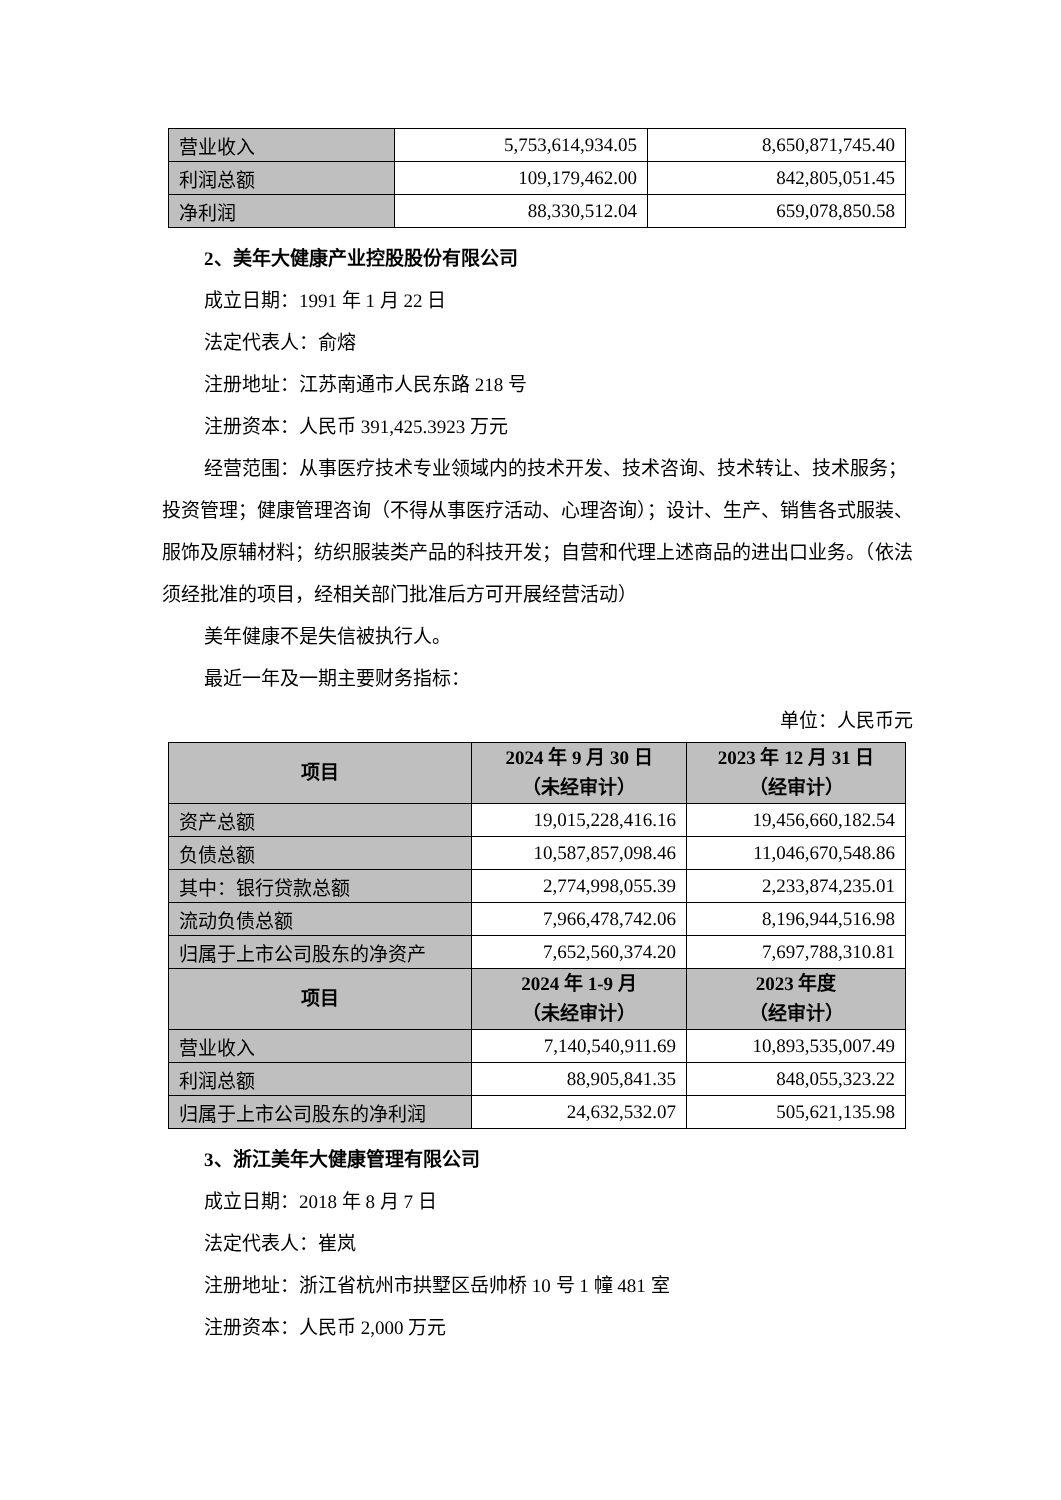| 营业收入 | 5,753,614,934.05 | 8,650,871,745.40 |
| 利润总额 | 109,179,462.00 | 842,805,051.45 |
| 净利润 | 88,330,512.04 | 659,078,850.58 |
2、美年大健康产业控股股份有限公司
成立日期：1991 年 1 月 22 日
法定代表人：俞熔
注册地址：江苏南通市人民东路 218 号
注册资本：人民币 391,425.3923 万元
经营范围：从事医疗技术专业领域内的技术开发、技术咨询、技术转让、技术服务；投资管理；健康管理咨询（不得从事医疗活动、心理咨询）；设计、生产、销售各式服装、服饰及原辅材料；纺织服装类产品的科技开发；自营和代理上述商品的进出口业务。（依法须经批准的项目，经相关部门批准后方可开展经营活动）
美年健康不是失信被执行人。
最近一年及一期主要财务指标：
单位：人民币元
| 项目 | 2024 年 9 月 30 日 （未经审计） | 2023 年 12 月 31 日 （经审计） |
| --- | --- | --- |
| 资产总额 | 19,015,228,416.16 | 19,456,660,182.54 |
| 负债总额 | 10,587,857,098.46 | 11,046,670,548.86 |
| 其中：银行贷款总额 | 2,774,998,055.39 | 2,233,874,235.01 |
| 流动负债总额 | 7,966,478,742.06 | 8,196,944,516.98 |
| 归属于上市公司股东的净资产 | 7,652,560,374.20 | 7,697,788,310.81 |
| 项目 | 2024 年 1-9 月 （未经审计） | 2023 年度 （经审计） |
| 营业收入 | 7,140,540,911.69 | 10,893,535,007.49 |
| 利润总额 | 88,905,841.35 | 848,055,323.22 |
| 归属于上市公司股东的净利润 | 24,632,532.07 | 505,621,135.98 |
3、浙江美年大健康管理有限公司
成立日期：2018 年 8 月 7 日
法定代表人：崔岚
注册地址：浙江省杭州市拱墅区岳帅桥 10 号 1 幢 481 室
注册资本：人民币 2,000 万元